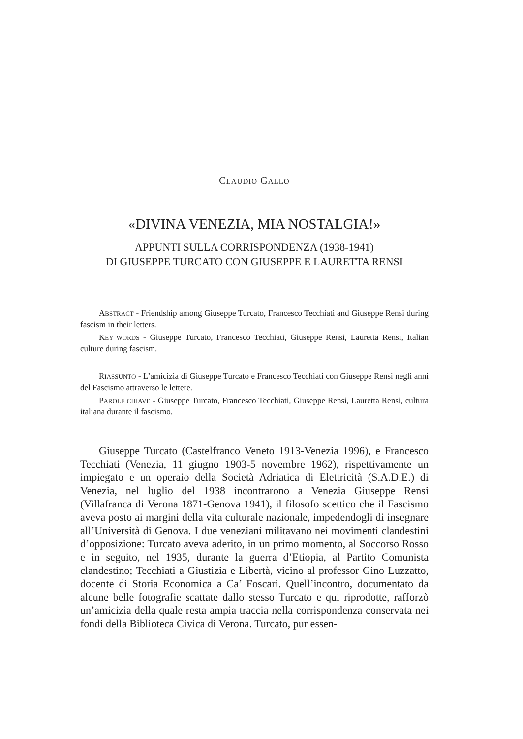CLAUDIO GALLO
«DIVINA VENEZIA, MIA NOSTALGIA!»
APPUNTI SULLA CORRISPONDENZA (1938-1941)
DI GIUSEPPE TURCATO CON GIUSEPPE E LAURETTA RENSI
ABSTRACT - Friendship among Giuseppe Turcato, Francesco Tecchiati and Giuseppe Rensi during fascism in their letters.
KEY WORDS - Giuseppe Turcato, Francesco Tecchiati, Giuseppe Rensi, Lauretta Rensi, Italian culture during fascism.
RIASSUNTO - L’amicizia di Giuseppe Turcato e Francesco Tecchiati con Giuseppe Rensi negli anni del Fascismo attraverso le lettere.
PAROLE CHIAVE - Giuseppe Turcato, Francesco Tecchiati, Giuseppe Rensi, Lauretta Rensi, cultura italiana durante il fascismo.
Giuseppe Turcato (Castelfranco Veneto 1913-Venezia 1996), e Francesco Tecchiati (Venezia, 11 giugno 1903-5 novembre 1962), rispettivamente un impiegato e un operaio della Società Adriatica di Elettricità (S.A.D.E.) di Venezia, nel luglio del 1938 incontrarono a Venezia Giuseppe Rensi (Villafranca di Verona 1871-Genova 1941), il filosofo scettico che il Fascismo aveva posto ai margini della vita culturale nazionale, impedendogli di insegnare all’Università di Genova. I due veneziani militavano nei movimenti clandestini d’opposizione: Turcato aveva aderito, in un primo momento, al Soccorso Rosso e in seguito, nel 1935, durante la guerra d’Etiopia, al Partito Comunista clandestino; Tecchiati a Giustizia e Libertà, vicino al professor Gino Luzzatto, docente di Storia Economica a Ca’ Foscari. Quell’incontro, documentato da alcune belle fotografie scattate dallo stesso Turcato e qui riprodotte, rafforzò un’amicizia della quale resta ampia traccia nella corrispondenza conservata nei fondi della Biblioteca Civica di Verona. Turcato, pur essen-